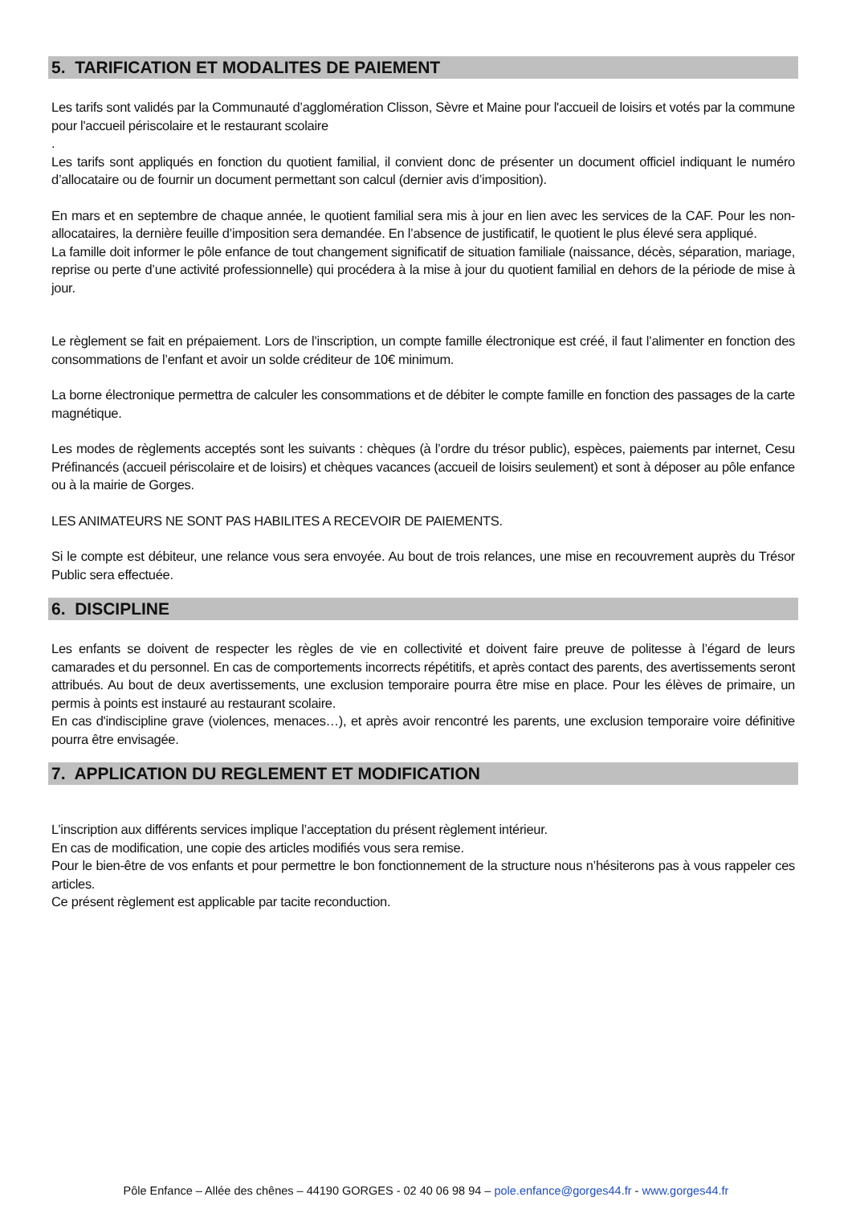5. TARIFICATION ET MODALITES DE PAIEMENT
Les tarifs sont validés par la Communauté d’agglomération Clisson, Sèvre et Maine pour l'accueil de loisirs et votés par la commune pour l'accueil périscolaire et le restaurant scolaire
.
Les tarifs sont appliqués en fonction du quotient familial, il convient donc de présenter un document officiel indiquant le numéro d’allocataire ou de fournir un document permettant son calcul (dernier avis d’imposition).
En mars et en septembre de chaque année, le quotient familial sera mis à jour en lien avec les services de la CAF. Pour les non-allocataires, la dernière feuille d’imposition sera demandée. En l’absence de justificatif, le quotient le plus élevé sera appliqué.
La famille doit informer le pôle enfance de tout changement significatif de situation familiale (naissance, décès, séparation, mariage, reprise ou perte d’une activité professionnelle) qui procédera à la mise à jour du quotient familial en dehors de la période de mise à jour.
Le règlement se fait en prépaiement. Lors de l’inscription, un compte famille électronique est créé, il faut l’alimenter en fonction des consommations de l’enfant et avoir un solde créditeur de 10€ minimum.
La borne électronique permettra de calculer les consommations et de débiter le compte famille en fonction des passages de la carte magnétique.
Les modes de règlements acceptés sont les suivants : chèques (à l’ordre du trésor public), espèces, paiements par internet, Cesu Préfinancés (accueil périscolaire et de loisirs) et chèques vacances (accueil de loisirs seulement) et sont à déposer au pôle enfance ou à la mairie de Gorges.
LES ANIMATEURS NE SONT PAS HABILITES A RECEVOIR DE PAIEMENTS.
Si le compte est débiteur, une relance vous sera envoyée. Au bout de trois relances, une mise en recouvrement auprès du Trésor Public sera effectuée.
6. DISCIPLINE
Les enfants se doivent de respecter les règles de vie en collectivité et doivent faire preuve de politesse à l’égard de leurs camarades et du personnel. En cas de comportements incorrects répétitifs, et après contact des parents, des avertissements seront attribués. Au bout de deux avertissements, une exclusion temporaire pourra être mise en place. Pour les élèves de primaire, un permis à points est instauré au restaurant scolaire.
En cas d'indiscipline grave (violences, menaces…), et après avoir rencontré les parents, une exclusion temporaire voire définitive pourra être envisagée.
7. APPLICATION DU REGLEMENT ET MODIFICATION
L’inscription aux différents services implique l’acceptation du présent règlement intérieur.
En cas de modification, une copie des articles modifiés vous sera remise.
Pour le bien-être de vos enfants et pour permettre le bon fonctionnement de la structure nous n’hésiterons pas à vous rappeler ces articles.
Ce présent règlement est applicable par tacite reconduction.
Pôle Enfance – Allée des chênes – 44190 GORGES - 02 40 06 98 94 – pole.enfance@gorges44.fr - www.gorges44.fr